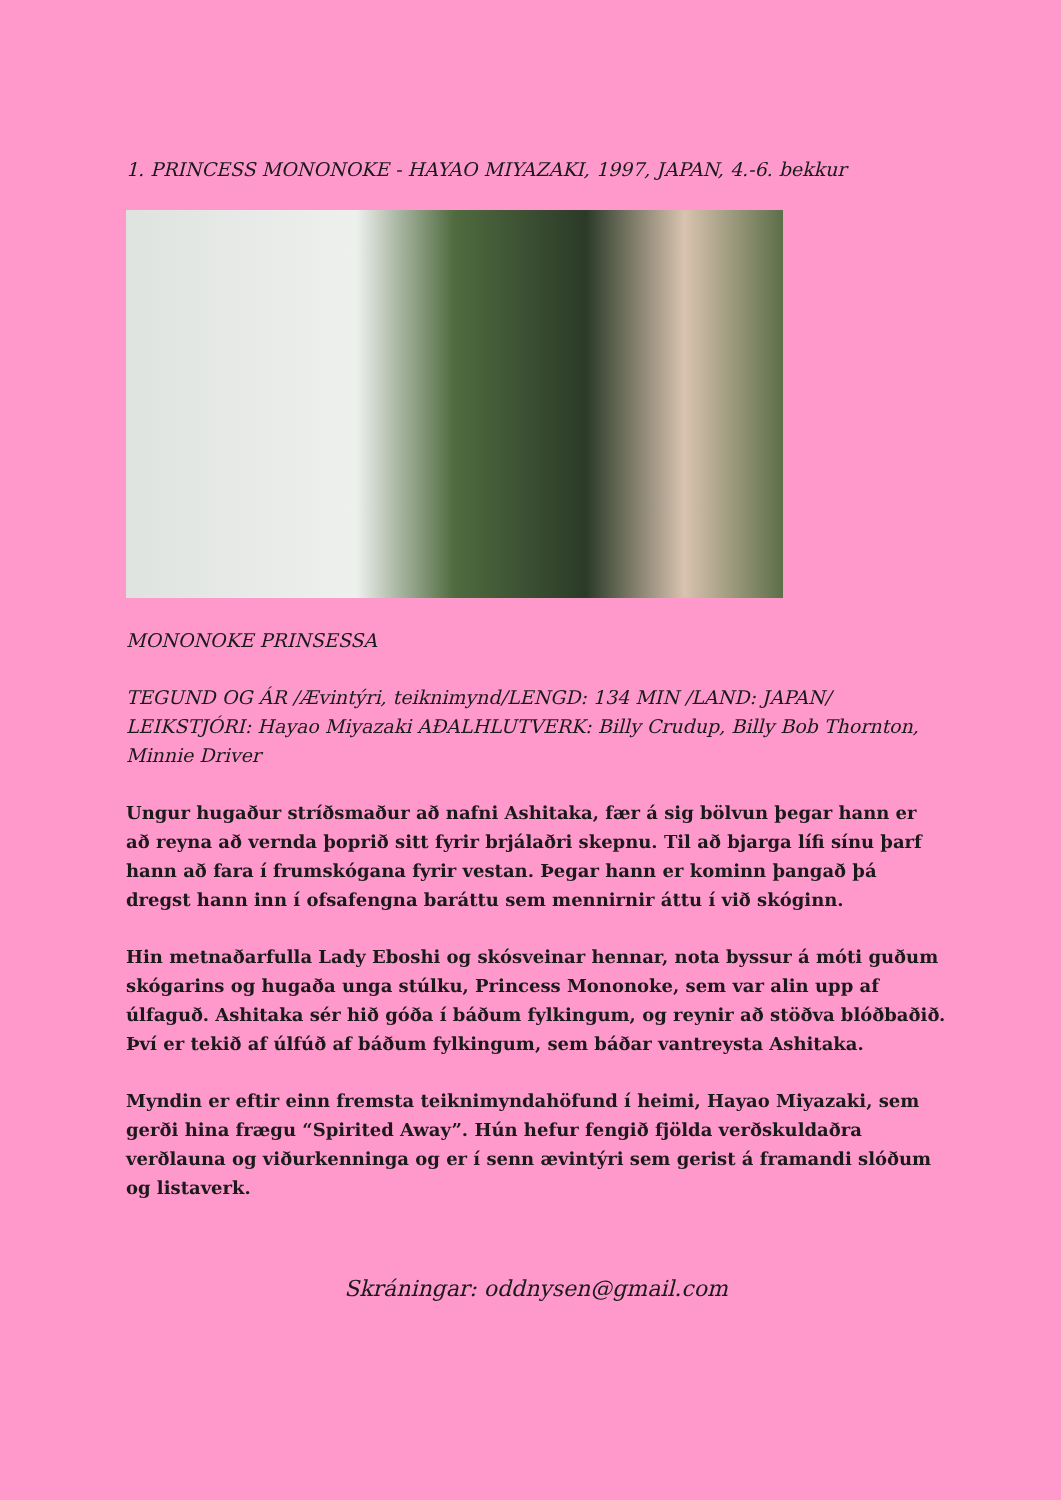1. PRINCESS MONONOKE - HAYAO MIYAZAKI, 1997, JAPAN, 4.-6. bekkur
MONONOKE PRINSESSA
TEGUND OG ÁR /Ævintýri, teiknimynd/LENGD: 134 MIN /LAND: JAPAN/ LEIKSTJÓRI: Hayao Miyazaki AÐALHLUTVERK: Billy Crudup, Billy Bob Thornton, Minnie Driver
Ungur hugaður stríðsmaður að nafni Ashitaka, fær á sig bölvun þegar hann er að reyna að vernda þoprið sitt fyrir brjálaðri skepnu. Til að bjarga lífi sínu þarf hann að fara í frumskógana fyrir vestan. Þegar hann er kominn þangað þá dregst hann inn í ofsafengna baráttu sem mennirnir áttu í við skóginn.
Hin metnaðarfulla Lady Eboshi og skósveinar hennar, nota byssur á móti guðum skógarins og hugaða unga stúlku, Princess Mononoke, sem var alin upp af úlfaguð. Ashitaka sér hið góða í báðum fylkingum, og reynir að stöðva blóðbaðið. Því er tekið af úlfúð af báðum fylkingum, sem báðar vantreysta Ashitaka.
Myndin er eftir einn fremsta teiknimyndahöfund í heimi, Hayao Miyazaki, sem gerði hina frægu “Spirited Away”. Hún hefur fengið fjölda verðskuldaðra verðlauna og viðurkenninga og er í senn ævintýri sem gerist á framandi slóðum og listaverk.
Skráningar: oddnysen@gmail.com